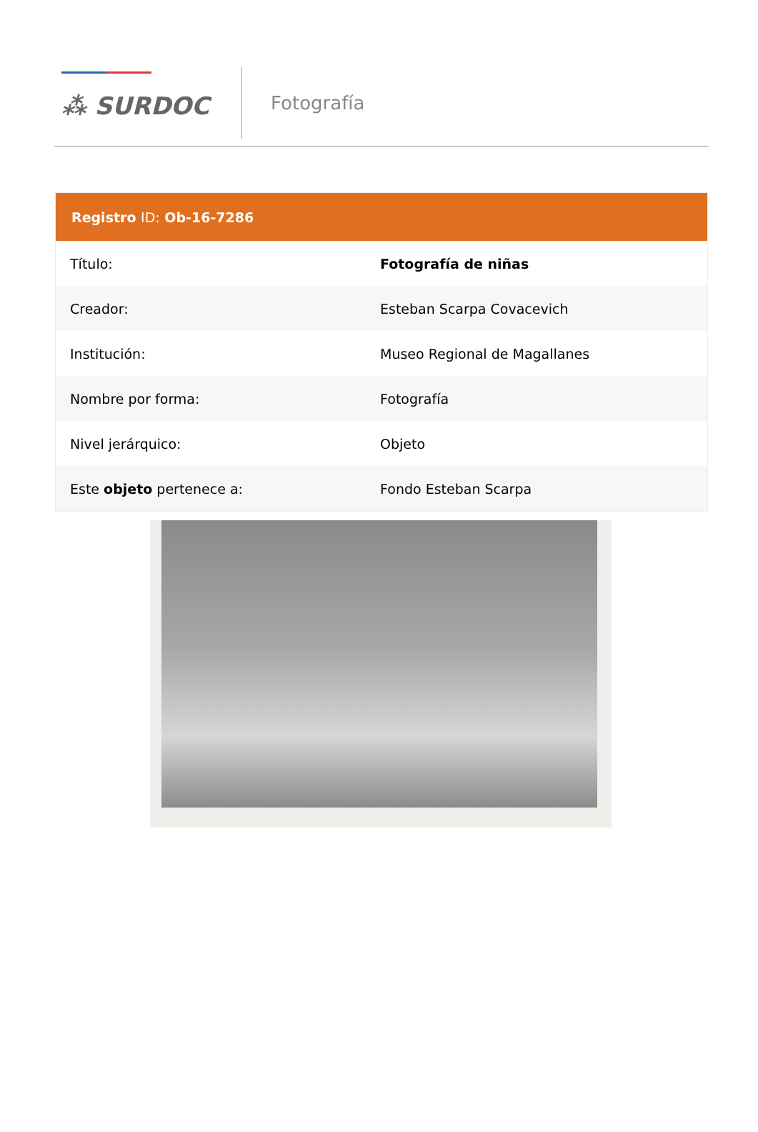⁂ SURDOC
Fotografía
| Registro ID: Ob-16-7286 | |
| --- | --- |
| Título: | Fotografía de niñas |
| Creador: | Esteban Scarpa Covacevich |
| Institución: | Museo Regional de Magallanes |
| Nombre por forma: | Fotografía |
| Nivel jerárquico: | Objeto |
| Este objeto pertenece a: | Fondo Esteban Scarpa |